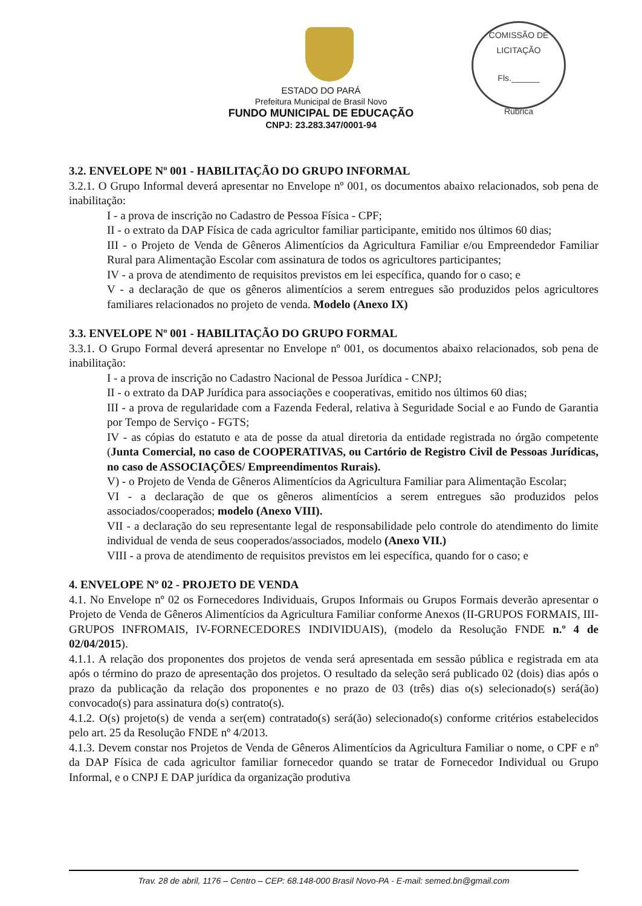COMISSÃO DE LICITAÇÃO
Fls.______
Rubrica
ESTADO DO PARÁ
Prefeitura Municipal de Brasil Novo
FUNDO MUNICIPAL DE EDUCAÇÃO
CNPJ: 23.283.347/0001-94
3.2. ENVELOPE Nº 001 - HABILITAÇÃO DO GRUPO INFORMAL
3.2.1. O Grupo Informal deverá apresentar no Envelope nº 001, os documentos abaixo relacionados, sob pena de inabilitação:
I - a prova de inscrição no Cadastro de Pessoa Física - CPF;
II - o extrato da DAP Física de cada agricultor familiar participante, emitido nos últimos 60 dias;
III - o Projeto de Venda de Gêneros Alimentícios da Agricultura Familiar e/ou Empreendedor Familiar Rural para Alimentação Escolar com assinatura de todos os agricultores participantes;
IV - a prova de atendimento de requisitos previstos em lei específica, quando for o caso; e
V - a declaração de que os gêneros alimentícios a serem entregues são produzidos pelos agricultores familiares relacionados no projeto de venda. Modelo (Anexo IX)
3.3. ENVELOPE Nº 001 - HABILITAÇÃO DO GRUPO FORMAL
3.3.1. O Grupo Formal deverá apresentar no Envelope nº 001, os documentos abaixo relacionados, sob pena de inabilitação:
I - a prova de inscrição no Cadastro Nacional de Pessoa Jurídica - CNPJ;
II - o extrato da DAP Jurídica para associações e cooperativas, emitido nos últimos 60 dias;
III - a prova de regularidade com a Fazenda Federal, relativa à Seguridade Social e ao Fundo de Garantia por Tempo de Serviço - FGTS;
IV - as cópias do estatuto e ata de posse da atual diretoria da entidade registrada no órgão competente (Junta Comercial, no caso de COOPERATIVAS, ou Cartório de Registro Civil de Pessoas Jurídicas, no caso de ASSOCIAÇÕES/ Empreendimentos Rurais).
V) - o Projeto de Venda de Gêneros Alimentícios da Agricultura Familiar para Alimentação Escolar;
VI - a declaração de que os gêneros alimentícios a serem entregues são produzidos pelos associados/cooperados; modelo (Anexo VIII).
VII - a declaração do seu representante legal de responsabilidade pelo controle do atendimento do limite individual de venda de seus cooperados/associados, modelo (Anexo VII.)
VIII - a prova de atendimento de requisitos previstos em lei específica, quando for o caso; e
4. ENVELOPE Nº 02 - PROJETO DE VENDA
4.1. No Envelope nº 02 os Fornecedores Individuais, Grupos Informais ou Grupos Formais deverão apresentar o Projeto de Venda de Gêneros Alimentícios da Agricultura Familiar conforme Anexos (II-GRUPOS FORMAIS, III-GRUPOS INFROMAIS, IV-FORNECEDORES INDIVIDUAIS), (modelo da Resolução FNDE n.º 4 de 02/04/2015).
4.1.1. A relação dos proponentes dos projetos de venda será apresentada em sessão pública e registrada em ata após o término do prazo de apresentação dos projetos. O resultado da seleção será publicado 02 (dois) dias após o prazo da publicação da relação dos proponentes e no prazo de 03 (três) dias o(s) selecionado(s) será(ão) convocado(s) para assinatura do(s) contrato(s).
4.1.2. O(s) projeto(s) de venda a ser(em) contratado(s) será(ão) selecionado(s) conforme critérios estabelecidos pelo art. 25 da Resolução FNDE nº 4/2013.
4.1.3. Devem constar nos Projetos de Venda de Gêneros Alimentícios da Agricultura Familiar o nome, o CPF e nº da DAP Física de cada agricultor familiar fornecedor quando se tratar de Fornecedor Individual ou Grupo Informal, e o CNPJ E DAP jurídica da organização produtiva
Trav. 28 de abril, 1176 – Centro – CEP: 68.148-000 Brasil Novo-PA - E-mail: semed.bn@gmail.com